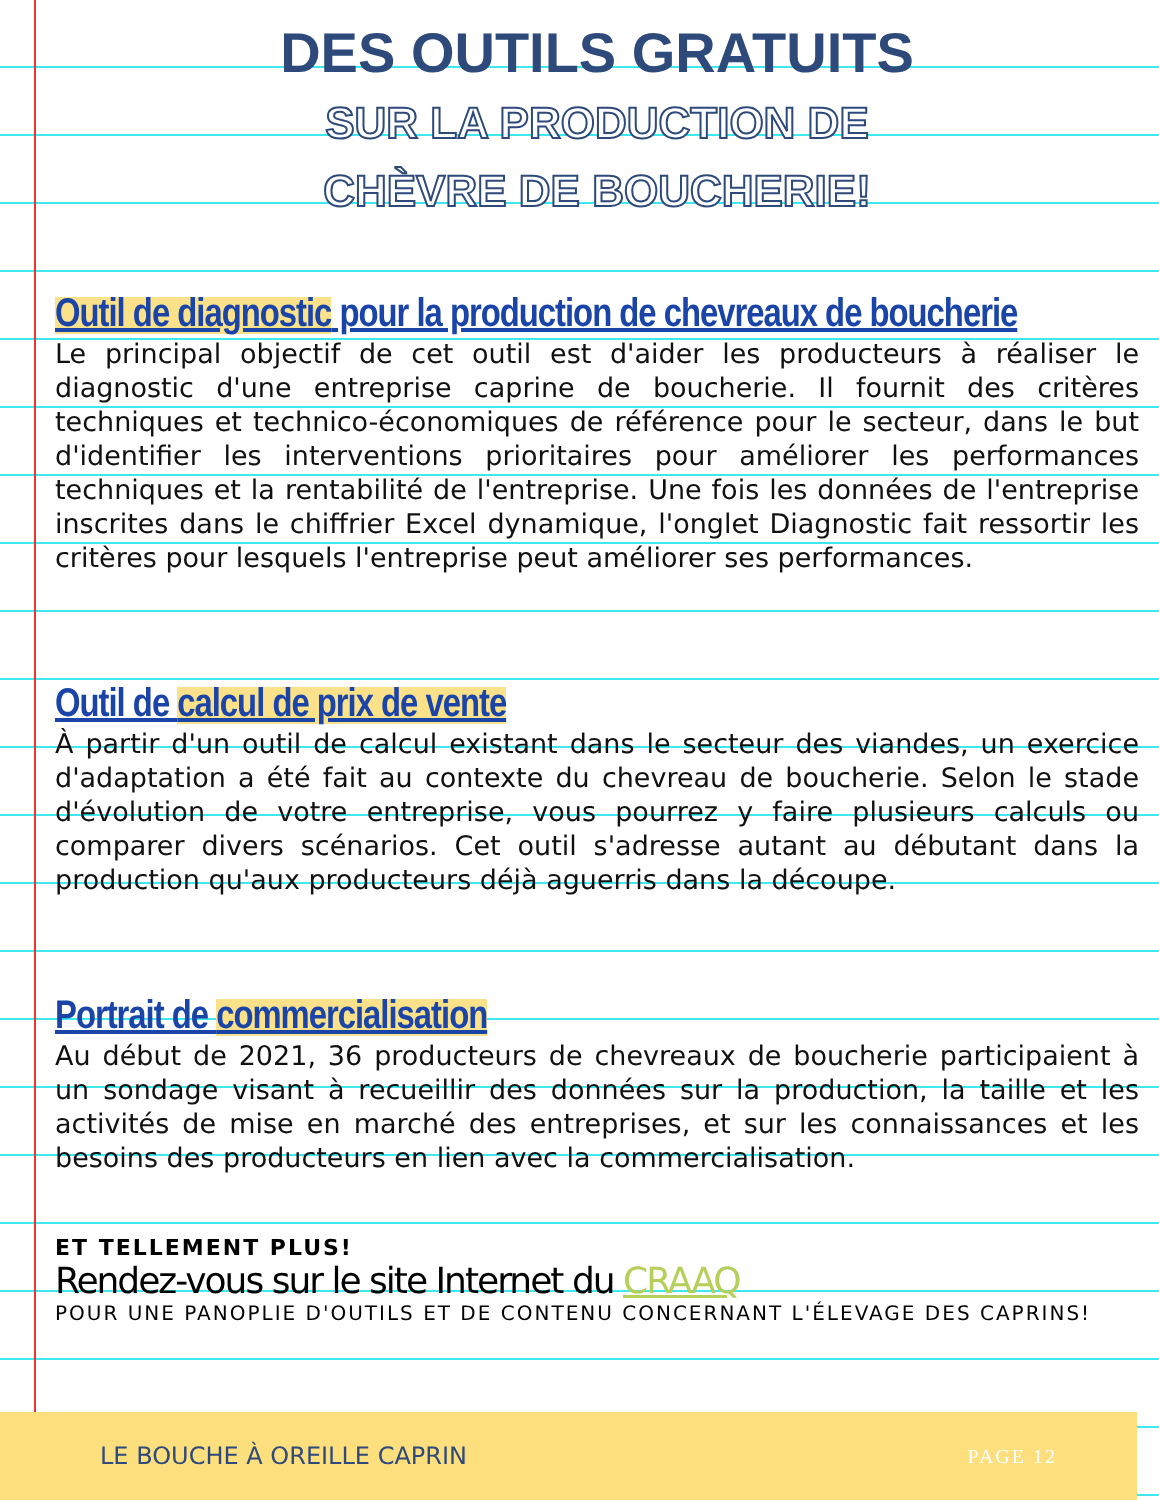DES OUTILS GRATUITS
SUR LA PRODUCTION DE
CHÈVRE DE BOUCHERIE!
Outil de diagnostic pour la production de chevreaux de boucherie
Le principal objectif de cet outil est d'aider les producteurs à réaliser le diagnostic d'une entreprise caprine de boucherie. Il fournit des critères techniques et technico-économiques de référence pour le secteur, dans le but d'identifier les interventions prioritaires pour améliorer les performances techniques et la rentabilité de l'entreprise. Une fois les données de l'entreprise inscrites dans le chiffrier Excel dynamique, l'onglet Diagnostic fait ressortir les critères pour lesquels l'entreprise peut améliorer ses performances.
Outil de calcul de prix de vente
À partir d'un outil de calcul existant dans le secteur des viandes, un exercice d'adaptation a été fait au contexte du chevreau de boucherie. Selon le stade d'évolution de votre entreprise, vous pourrez y faire plusieurs calculs ou comparer divers scénarios. Cet outil s'adresse autant au débutant dans la production qu'aux producteurs déjà aguerris dans la découpe.
Portrait de commercialisation
Au début de 2021, 36 producteurs de chevreaux de boucherie participaient à un sondage visant à recueillir des données sur la production, la taille et les activités de mise en marché des entreprises, et sur les connaissances et les besoins des producteurs en lien avec la commercialisation.
ET TELLEMENT PLUS!
Rendez-vous sur le site Internet du CRAAQ
POUR UNE PANOPLIE D'OUTILS ET DE CONTENU CONCERNANT L'ÉLEVAGE DES CAPRINS!
LE BOUCHE À OREILLE CAPRIN PAGE 12